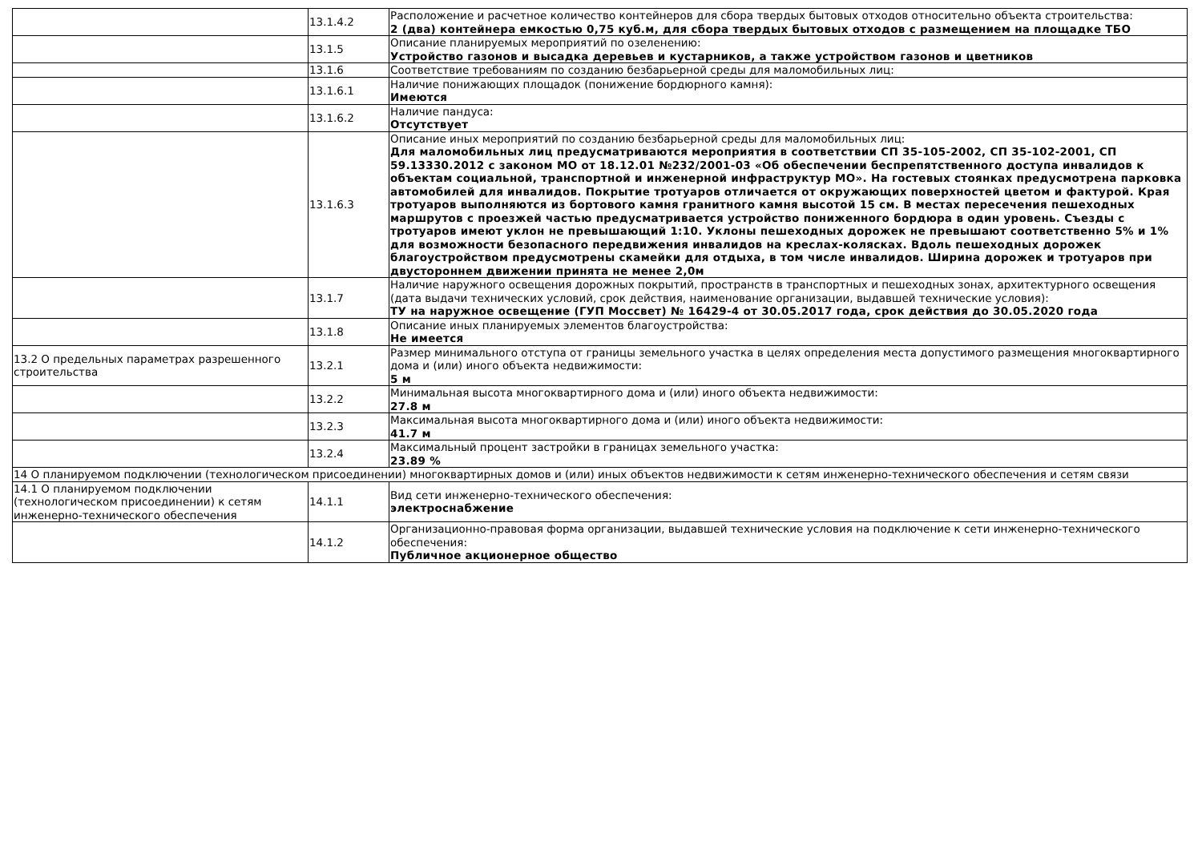| | 13.1.4.2 | Расположение и расчетное количество контейнеров для сбора твердых бытовых отходов относительно объекта строительства: 2 (два) контейнера емкостью 0,75 куб.м, для сбора твердых бытовых отходов с размещением на площадке ТБО |
| | 13.1.5 | Описание планируемых мероприятий по озеленению: Устройство газонов и высадка деревьев и кустарников, а также устройством газонов и цветников |
| | 13.1.6 | Соответствие требованиям по созданию безбарьерной среды для маломобильных лиц: |
| | 13.1.6.1 | Наличие понижающих площадок (понижение бордюрного камня): Имеются |
| | 13.1.6.2 | Наличие пандуса: Отсутствует |
| | 13.1.6.3 | Описание иных мероприятий по созданию безбарьерной среды для маломобильных лиц: Для маломобильных лиц предусматриваются мероприятия в соответствии СП 35-105-2002, СП 35-102-2001, СП 59.13330.2012 с законом МО от 18.12.01 №232/2001-03 «Об обеспечении беспрепятственного доступа инвалидов к объектам социальной, транспортной и инженерной инфраструктур МО». На гостевых стоянках предусмотрена парковка автомобилей для инвалидов. Покрытие тротуаров отличается от окружающих поверхностей цветом и фактурой. Края тротуаров выполняются из бортового камня гранитного камня высотой 15 см. В местах пересечения пешеходных маршрутов с проезжей частью предусматривается устройство пониженного бордюра в один уровень. Съезды с тротуаров имеют уклон не превышающий 1:10. Уклоны пешеходных дорожек не превышают соответственно 5% и 1% для возможности безопасного передвижения инвалидов на креслах-колясках. Вдоль пешеходных дорожек благоустройством предусмотрены скамейки для отдыха, в том числе инвалидов. Ширина дорожек и тротуаров при двустороннем движении принята не менее 2,0м |
| | 13.1.7 | Наличие наружного освещения дорожных покрытий, пространств в транспортных и пешеходных зонах, архитектурного освещения (дата выдачи технических условий, срок действия, наименование организации, выдавшей технические условия): ТУ на наружное освещение (ГУП Моссвет) № 16429-4 от 30.05.2017 года, срок действия до 30.05.2020 года |
| | 13.1.8 | Описание иных планируемых элементов благоустройства: Не имеется |
| 13.2 О предельных параметрах разрешенного строительства | 13.2.1 | Размер минимального отступа от границы земельного участка в целях определения места допустимого размещения многоквартирного дома и (или) иного объекта недвижимости: 5 м |
| | 13.2.2 | Минимальная высота многоквартирного дома и (или) иного объекта недвижимости: 27.8 м |
| | 13.2.3 | Максимальная высота многоквартирного дома и (или) иного объекта недвижимости: 41.7 м |
| | 13.2.4 | Максимальный процент застройки в границах земельного участка: 23.89 % |
| 14 О планируемом подключении (технологическом присоединении) многоквартирных домов и (или) иных объектов недвижимости к сетям инженерно-технического обеспечения и сетям связи | | |
| 14.1 О планируемом подключении (технологическом присоединении) к сетям инженерно-технического обеспечения | 14.1.1 | Вид сети инженерно-технического обеспечения: электроснабжение |
| | 14.1.2 | Организационно-правовая форма организации, выдавшей технические условия на подключение к сети инженерно-технического обеспечения: Публичное акционерное общество |